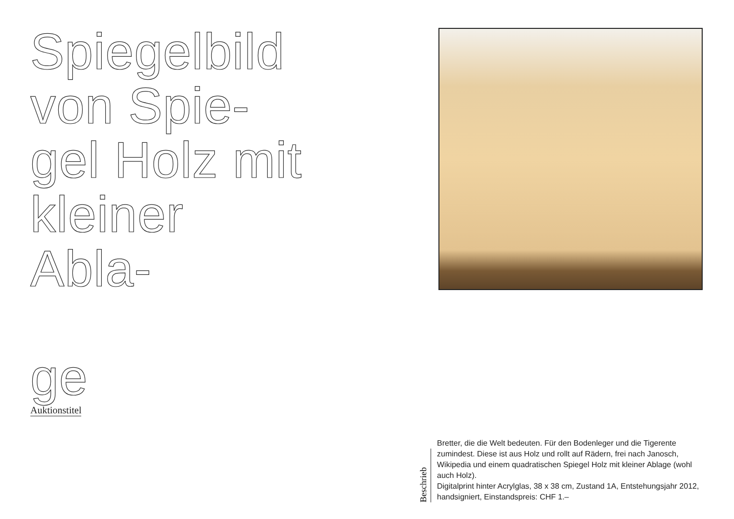Spiegelbild von Spie-
gel Holz mit kleiner Abla-
ge
Auktionstitel
Beschrieb
Bretter, die die Welt bedeuten. Für den Bodenleger und die Tigerente zumindest. Diese ist aus Holz und rollt auf Rädern, frei nach Janosch, Wikipedia und einem quadratischen Spiegel Holz mit kleiner Ablage (wohl auch Holz).
Digitalprint hinter Acrylglas, 38 x 38 cm, Zustand 1A, Entstehungsjahr 2012, handsigniert, Einstandspreis: CHF 1.–